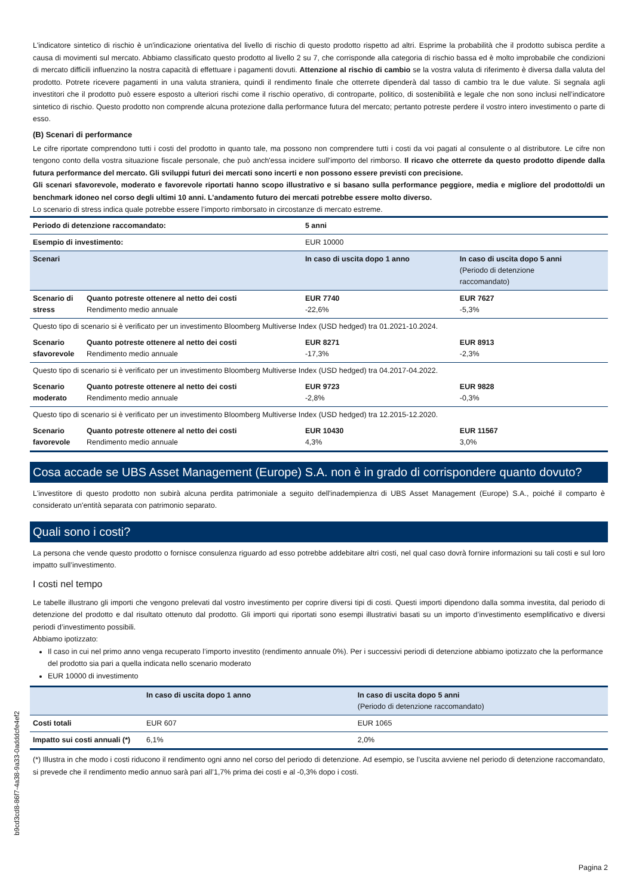L'indicatore sintetico di rischio è un'indicazione orientativa del livello di rischio di questo prodotto rispetto ad altri. Esprime la probabilità che il prodotto subisca perdite a causa di movimenti sul mercato. Abbiamo classificato questo prodotto al livello 2 su 7, che corrisponde alla categoria di rischio bassa ed è molto improbabile che condizioni di mercato difficili influenzino la nostra capacità di effettuare i pagamenti dovuti. Attenzione al rischio di cambio se la vostra valuta di riferimento è diversa dalla valuta del prodotto. Potrete ricevere pagamenti in una valuta straniera, quindi il rendimento finale che otterrete dipenderà dal tasso di cambio tra le due valute. Si segnala agli investitori che il prodotto può essere esposto a ulteriori rischi come il rischio operativo, di controparte, politico, di sostenibilità e legale che non sono inclusi nell’indicatore sintetico di rischio. Questo prodotto non comprende alcuna protezione dalla performance futura del mercato; pertanto potreste perdere il vostro intero investimento o parte di esso.
(B) Scenari di performance
Le cifre riportate comprendono tutti i costi del prodotto in quanto tale, ma possono non comprendere tutti i costi da voi pagati al consulente o al distributore. Le cifre non tengono conto della vostra situazione fiscale personale, che può anch'essa incidere sull'importo del rimborso. Il ricavo che otterrete da questo prodotto dipende dalla futura performance del mercato. Gli sviluppi futuri dei mercati sono incerti e non possono essere previsti con precisione.
Gli scenari sfavorevole, moderato e favorevole riportati hanno scopo illustrativo e si basano sulla performance peggiore, media e migliore del prodotto/di un benchmark idoneo nel corso degli ultimi 10 anni. L’andamento futuro dei mercati potrebbe essere molto diverso.
Lo scenario di stress indica quale potrebbe essere l’importo rimborsato in circostanze di mercato estreme.
| Periodo di detenzione raccomandato: | | 5 anni | |
| Esempio di investimento: | | EUR 10000 | |
| Scenari | | In caso di uscita dopo 1 anno | In caso di uscita dopo 5 anni (Periodo di detenzione raccomandato) |
| Scenario di stress | Quanto potreste ottenere al netto dei costi Rendimento medio annuale | EUR 7740 -22,6% | EUR 7627 -5,3% |
| Questo tipo di scenario si è verificato per un investimento Bloomberg Multiverse Index (USD hedged) tra 01.2021-10.2024. | | | |
| Scenario sfavorevole | Quanto potreste ottenere al netto dei costi Rendimento medio annuale | EUR 8271 -17,3% | EUR 8913 -2,3% |
| Questo tipo di scenario si è verificato per un investimento Bloomberg Multiverse Index (USD hedged) tra 04.2017-04.2022. | | | |
| Scenario moderato | Quanto potreste ottenere al netto dei costi Rendimento medio annuale | EUR 9723 -2,8% | EUR 9828 -0,3% |
| Questo tipo di scenario si è verificato per un investimento Bloomberg Multiverse Index (USD hedged) tra 12.2015-12.2020. | | | |
| Scenario favorevole | Quanto potreste ottenere al netto dei costi Rendimento medio annuale | EUR 10430 4,3% | EUR 11567 3,0% |
Cosa accade se UBS Asset Management (Europe) S.A. non è in grado di corrispondere quanto dovuto?
L'investitore di questo prodotto non subirà alcuna perdita patrimoniale a seguito dell'inadempienza di UBS Asset Management (Europe) S.A., poiché il comparto è considerato un'entità separata con patrimonio separato.
Quali sono i costi?
La persona che vende questo prodotto o fornisce consulenza riguardo ad esso potrebbe addebitare altri costi, nel qual caso dovrà fornire informazioni su tali costi e sul loro impatto sull’investimento.
I costi nel tempo
Le tabelle illustrano gli importi che vengono prelevati dal vostro investimento per coprire diversi tipi di costi. Questi importi dipendono dalla somma investita, dal periodo di detenzione del prodotto e dal risultato ottenuto dal prodotto. Gli importi qui riportati sono esempi illustrativi basati su un importo d’investimento esemplificativo e diversi periodi d’investimento possibili.
Abbiamo ipotizzato:
Il caso in cui nel primo anno venga recuperato l’importo investito (rendimento annuale 0%). Per i successivi periodi di detenzione abbiamo ipotizzato che la performance del prodotto sia pari a quella indicata nello scenario moderato
EUR 10000 di investimento
| | In caso di uscita dopo 1 anno | In caso di uscita dopo 5 anni (Periodo di detenzione raccomandato) |
| --- | --- | --- |
| Costi totali | EUR 607 | EUR 1065 |
| Impatto sui costi annuali (*) | 6,1% | 2,0% |
(*) Illustra in che modo i costi riducono il rendimento ogni anno nel corso del periodo di detenzione. Ad esempio, se l’uscita avviene nel periodo di detenzione raccomandato, si prevede che il rendimento medio annuo sarà pari all’1,7% prima dei costi e al -0,3% dopo i costi.
b9cd3cd8-86f7-4a38-9a33-0adddcfe4ef2
Pagina 2